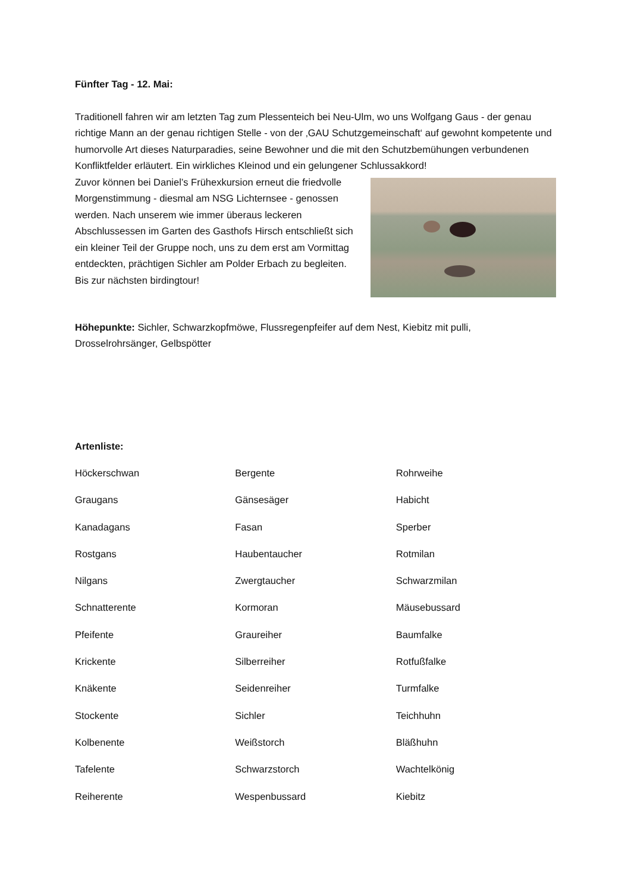Fünfter Tag - 12. Mai:
Traditionell fahren wir am letzten Tag zum Plessenteich bei Neu-Ulm, wo uns Wolfgang Gaus - der genau richtige Mann an der genau richtigen Stelle - von der ‚GAU Schutzgemeinschaft‘ auf gewohnt kompetente und humorvolle Art dieses Naturparadies, seine Bewohner und die mit den Schutzbemühungen verbundenen Konfliktfelder erläutert. Ein wirkliches Kleinod und ein gelungener Schlussakkord!
Zuvor können bei Daniel’s Frühexkursion erneut die friedvolle Morgenstimmung - diesmal am NSG Lichternsee - genossen werden. Nach unserem wie immer überaus leckeren Abschlussessen im Garten des Gasthofs Hirsch entschließt sich ein kleiner Teil der Gruppe noch, uns zu dem erst am Vormittag entdeckten, prächtigen Sichler am Polder Erbach zu begleiten.
Bis zur nächsten birdingtour!
Höhepunkte: Sichler, Schwarzkopfmöwe, Flussregenpfeifer auf dem Nest, Kiebitz mit pulli, Drosselrohrsänger, Gelbspötter
Artenliste:
| Höckerschwan | Bergente | Rohrweihe |
| Graugans | Gänsesäger | Habicht |
| Kanadagans | Fasan | Sperber |
| Rostgans | Haubentaucher | Rotmilan |
| Nilgans | Zwergtaucher | Schwarzmilan |
| Schnatterente | Kormoran | Mäusebussard |
| Pfeifente | Graureiher | Baumfalke |
| Krickente | Silberreiher | Rotfußfalke |
| Knäkente | Seidenreiher | Turmfalke |
| Stockente | Sichler | Teichhuhn |
| Kolbenente | Weißstorch | Bläßhuhn |
| Tafelente | Schwarzstorch | Wachtelkönig |
| Reiherente | Wespenbussard | Kiebitz |